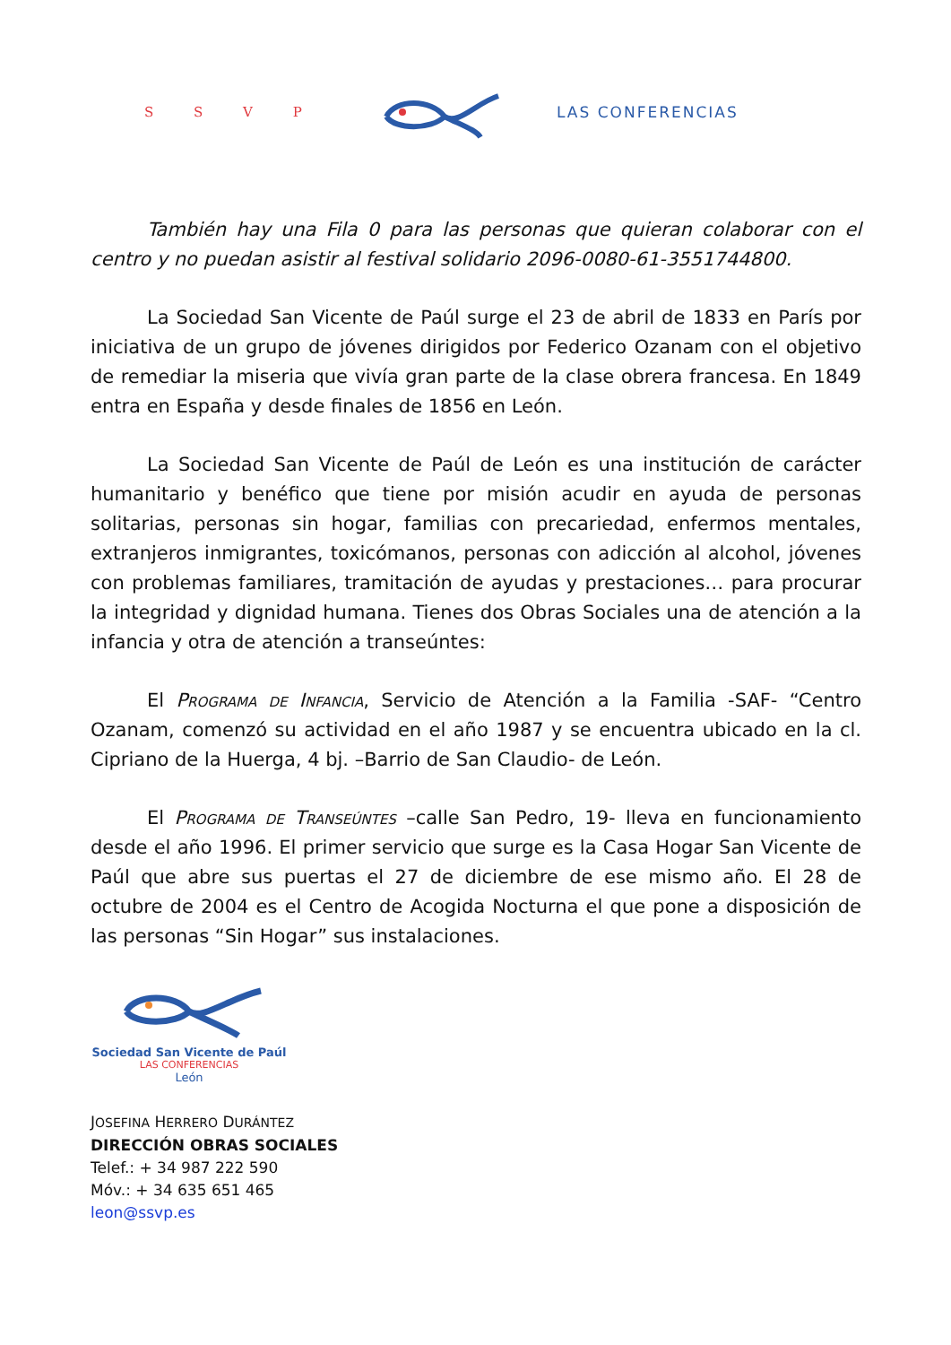S S V P LAS CONFERENCIAS
También hay una Fila 0 para las personas que quieran colaborar con el centro y no puedan asistir al festival solidario 2096-0080-61-3551744800.
La Sociedad San Vicente de Paúl surge el 23 de abril de 1833 en París por iniciativa de un grupo de jóvenes dirigidos por Federico Ozanam con el objetivo de remediar la miseria que vivía gran parte de la clase obrera francesa. En 1849 entra en España y desde finales de 1856 en León.
La Sociedad San Vicente de Paúl de León es una institución de carácter humanitario y benéfico que tiene por misión acudir en ayuda de personas solitarias, personas sin hogar, familias con precariedad, enfermos mentales, extranjeros inmigrantes, toxicómanos, personas con adicción al alcohol, jóvenes con problemas familiares, tramitación de ayudas y prestaciones… para procurar la integridad y dignidad humana. Tienes dos Obras Sociales una de atención a la infancia y otra de atención a transeúntes:
El Programa de Infancia, Servicio de Atención a la Familia -SAF- “Centro Ozanam, comenzó su actividad en el año 1987 y se encuentra ubicado en la cl. Cipriano de la Huerga, 4 bj. –Barrio de San Claudio- de León.
El Programa de Transeúntes –calle San Pedro, 19- lleva en funcionamiento desde el año 1996. El primer servicio que surge es la Casa Hogar San Vicente de Paúl que abre sus puertas el 27 de diciembre de ese mismo año. El 28 de octubre de 2004 es el Centro de Acogida Nocturna el que pone a disposición de las personas “Sin Hogar” sus instalaciones.
Sociedad San Vicente de Paúl
LAS CONFERENCIAS
León
JOSEFINA HERRERO DURÁNTEZ
DIRECCIÓN OBRAS SOCIALES
Telef.: + 34 987 222 590
Móv.: + 34 635 651 465
leon@ssvp.es